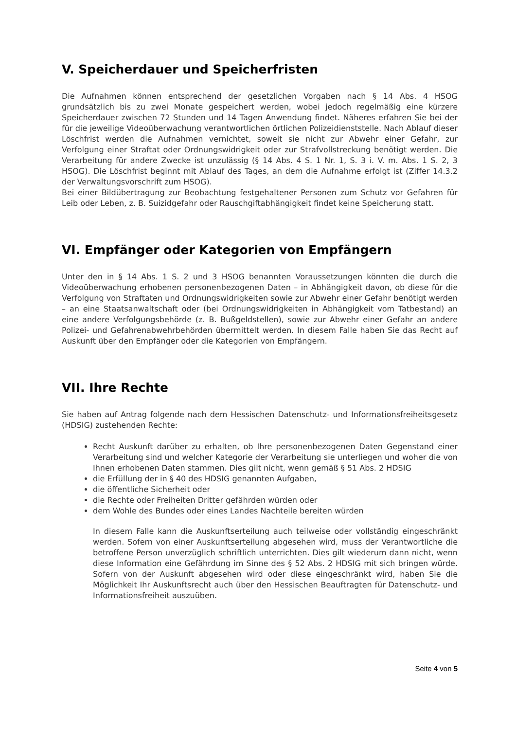V. Speicherdauer und Speicherfristen
Die Aufnahmen können entsprechend der gesetzlichen Vorgaben nach § 14 Abs. 4 HSOG grundsätzlich bis zu zwei Monate gespeichert werden, wobei jedoch regelmäßig eine kürzere Speicherdauer zwischen 72 Stunden und 14 Tagen Anwendung findet. Näheres erfahren Sie bei der für die jeweilige Videoüberwachung verantwortlichen örtlichen Polizeidienststelle. Nach Ablauf dieser Löschfrist werden die Aufnahmen vernichtet, soweit sie nicht zur Abwehr einer Gefahr, zur Verfolgung einer Straftat oder Ordnungswidrigkeit oder zur Strafvollstreckung benötigt werden. Die Verarbeitung für andere Zwecke ist unzulässig (§ 14 Abs. 4 S. 1 Nr. 1, S. 3 i. V. m. Abs. 1 S. 2, 3 HSOG). Die Löschfrist beginnt mit Ablauf des Tages, an dem die Aufnahme erfolgt ist (Ziffer 14.3.2 der Verwaltungsvorschrift zum HSOG).
Bei einer Bildübertragung zur Beobachtung festgehaltener Personen zum Schutz vor Gefahren für Leib oder Leben, z. B. Suizidgefahr oder Rauschgiftabhängigkeit findet keine Speicherung statt.
VI. Empfänger oder Kategorien von Empfängern
Unter den in § 14 Abs. 1 S. 2 und 3 HSOG benannten Voraussetzungen könnten die durch die Videoüberwachung erhobenen personenbezogenen Daten – in Abhängigkeit davon, ob diese für die Verfolgung von Straftaten und Ordnungswidrigkeiten sowie zur Abwehr einer Gefahr benötigt werden – an eine Staatsanwaltschaft oder (bei Ordnungswidrigkeiten in Abhängigkeit vom Tatbestand) an eine andere Verfolgungsbehörde (z. B. Bußgeldstellen), sowie zur Abwehr einer Gefahr an andere Polizei- und Gefahrenabwehrbehörden übermittelt werden. In diesem Falle haben Sie das Recht auf Auskunft über den Empfänger oder die Kategorien von Empfängern.
VII. Ihre Rechte
Sie haben auf Antrag folgende nach dem Hessischen Datenschutz- und Informationsfreiheitsgesetz (HDSIG) zustehenden Rechte:
Recht Auskunft darüber zu erhalten, ob Ihre personenbezogenen Daten Gegenstand einer Verarbeitung sind und welcher Kategorie der Verarbeitung sie unterliegen und woher die von Ihnen erhobenen Daten stammen. Dies gilt nicht, wenn gemäß § 51 Abs. 2 HDSIG
die Erfüllung der in § 40 des HDSIG genannten Aufgaben,
die öffentliche Sicherheit oder
die Rechte oder Freiheiten Dritter gefährden würden oder
dem Wohle des Bundes oder eines Landes Nachteile bereiten würden
In diesem Falle kann die Auskunftserteilung auch teilweise oder vollständig eingeschränkt werden. Sofern von einer Auskunftserteilung abgesehen wird, muss der Verantwortliche die betroffene Person unverzüglich schriftlich unterrichten. Dies gilt wiederum dann nicht, wenn diese Information eine Gefährdung im Sinne des § 52 Abs. 2 HDSIG mit sich bringen würde. Sofern von der Auskunft abgesehen wird oder diese eingeschränkt wird, haben Sie die Möglichkeit Ihr Auskunftsrecht auch über den Hessischen Beauftragten für Datenschutz- und Informationsfreiheit auszuüben.
Seite 4 von 5